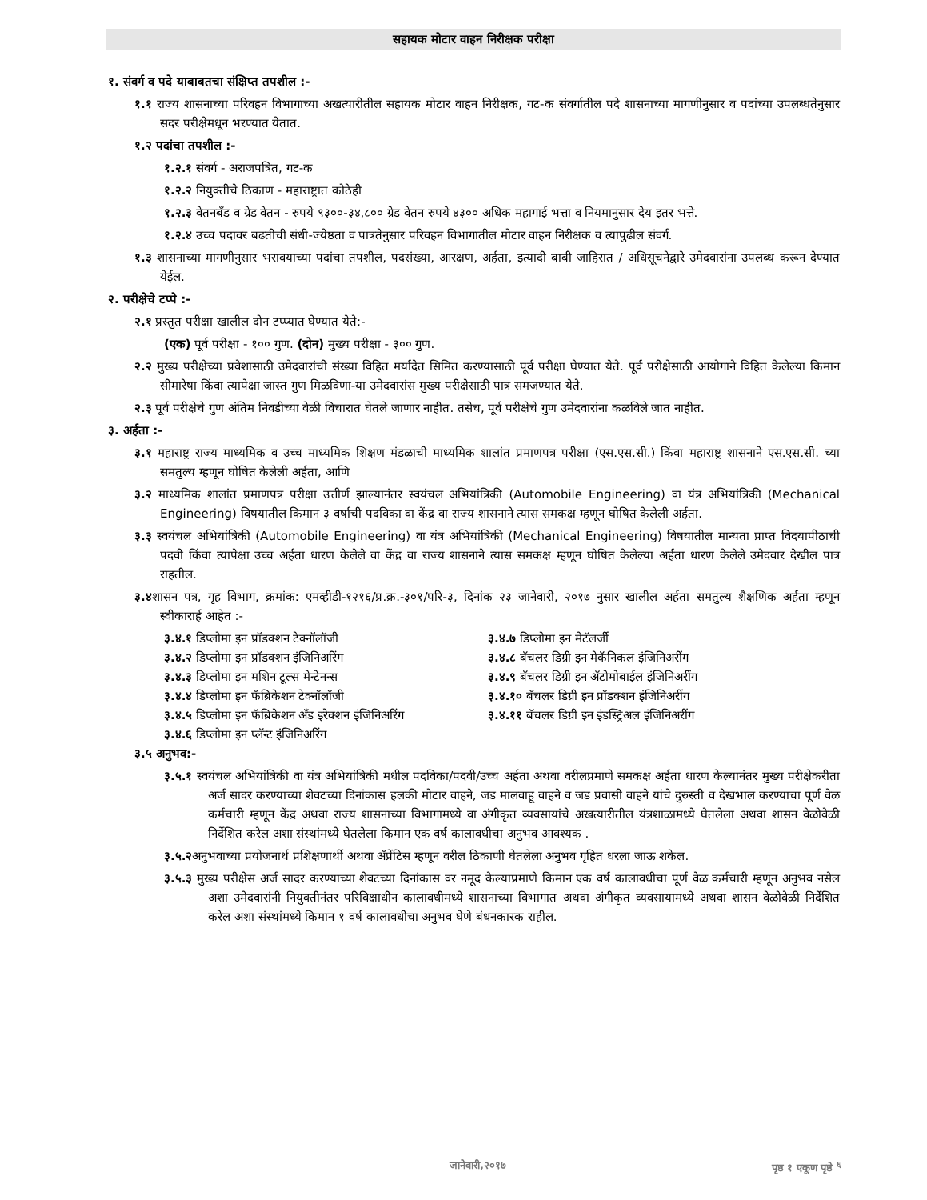सहायक मोटार वाहन निरीक्षक परीक्षा
१. संवर्ग व पदे याबाबतचा संक्षिप्त तपशील :-
१.१ राज्य शासनाच्या परिवहन विभागाच्या अखत्यारीतील सहायक मोटार वाहन निरीक्षक, गट-क संवर्गातील पदे शासनाच्या मागणीनुसार व पदांच्या उपलब्धतेनुसार सदर परीक्षेमधून भरण्यात येतात.
१.२ पदांचा तपशील :-
१.२.१ संवर्ग - अराजपत्रित, गट-क
१.२.२ नियुक्तीचे ठिकाण - महाराष्ट्रात कोठेही
१.२.३ वेतनबँड व ग्रेड वेतन - रुपये ९३००-३४,८०० ग्रेड वेतन रुपये ४३०० अधिक महागाई भत्ता व नियमानुसार देय इतर भत्ते.
१.२.४ उच्च पदावर बढतीची संधी-ज्येष्ठता व पात्रतेनुसार परिवहन विभागातील मोटार वाहन निरीक्षक व त्यापुढील संवर्ग.
१.३ शासनाच्या मागणीनुसार भरावयाच्या पदांचा तपशील, पदसंख्या, आरक्षण, अर्हता, इत्यादी बाबी जाहिरात / अधिसूचनेद्वारे उमेदवारांना उपलब्ध करून देण्यात येईल.
२. परीक्षेचे टप्पे :-
२.१ प्रस्तुत परीक्षा खालील दोन टप्प्यात घेण्यात येते:-
(एक) पूर्व परीक्षा - १०० गुण. (दोन) मुख्य परीक्षा - ३०० गुण.
२.२ मुख्य परीक्षेच्या प्रवेशासाठी उमेदवारांची संख्या विहित मर्यादेत सिमित करण्यासाठी पूर्व परीक्षा घेण्यात येते. पूर्व परीक्षेसाठी आयोगाने विहित केलेल्या किमान सीमारेषा किंवा त्यापेक्षा जास्त गुण मिळविणा-या उमेदवारांस मुख्य परीक्षेसाठी पात्र समजण्यात येते.
२.३ पूर्व परीक्षेचे गुण अंतिम निवडीच्या वेळी विचारात घेतले जाणार नाहीत. तसेच, पूर्व परीक्षेचे गुण उमेदवारांना कळविले जात नाहीत.
३. अर्हता :-
३.१ महाराष्ट्र राज्य माध्यमिक व उच्च माध्यमिक शिक्षण मंडळाची माध्यमिक शालांत प्रमाणपत्र परीक्षा (एस.एस.सी.) किंवा महाराष्ट्र शासनाने एस.एस.सी. च्या समतुल्य म्हणून घोषित केलेली अर्हता, आणि
३.२ माध्यमिक शालांत प्रमाणपत्र परीक्षा उत्तीर्ण झाल्यानंतर स्वयंचल अभियांत्रिकी (Automobile Engineering) वा यंत्र अभियांत्रिकी (Mechanical Engineering) विषयातील किमान ३ वर्षाची पदविका वा केंद्र वा राज्य शासनाने त्यास समकक्ष म्हणून घोषित केलेली अर्हता.
३.३ स्वयंचल अभियांत्रिकी (Automobile Engineering) वा यंत्र अभियांत्रिकी (Mechanical Engineering) विषयातील मान्यता प्राप्त विदयापीठाची पदवी किंवा त्यापेक्षा उच्च अर्हता धारण केलेले वा केंद्र वा राज्य शासनाने त्यास समकक्ष म्हणून घोषित केलेल्या अर्हता धारण केलेले उमेदवार देखील पात्र राहतील.
३.४शासन पत्र, गृह विभाग, क्रमांक: एमव्हीडी-१२१६/प्र.क्र.-३०१/परि-३, दिनांक २३ जानेवारी, २०१७ नुसार खालील अर्हता समतुल्य शैक्षणिक अर्हता म्हणून स्वीकारार्ह आहेत :-
३.४.१ डिप्लोमा इन प्रॉडक्शन टेक्नॉलॉजी
३.४.७ डिप्लोमा इन मेटॅलर्जी
३.४.२ डिप्लोमा इन प्रॉडक्शन इंजिनिअरिंग
३.४.८ बॅचलर डिग्री इन मेकॅनिकल इंजिनिअरींग
३.४.३ डिप्लोमा इन मशिन टूल्स मेन्टेनन्स
३.४.९ बॅचलर डिग्री इन ॲटोमोबाईल इंजिनिअरींग
३.४.४ डिप्लोमा इन फॅब्रिकेशन टेक्नॉलॉजी
३.४.१० बॅचलर डिग्री इन प्रॉडक्शन इंजिनिअरींग
३.४.५ डिप्लोमा इन फॅब्रिकेशन अँड इरेक्शन इंजिनिअरिंग
३.४.११ बॅचलर डिग्री इन इंडस्ट्रिअल इंजिनिअरींग
३.४.६ डिप्लोमा इन प्लॅन्ट इंजिनिअरिंग
३.५ अनुभव:-
३.५.१ स्वयंचल अभियांत्रिकी वा यंत्र अभियांत्रिकी मधील पदविका/पदवी/उच्च अर्हता अथवा वरीलप्रमाणे समकक्ष अर्हता धारण केल्यानंतर मुख्य परीक्षेकरीता अर्ज सादर करण्याच्या शेवटच्या दिनांकास हलकी मोटार वाहने, जड मालवाहू वाहने व जड प्रवासी वाहने यांचे दुरुस्ती व देखभाल करण्याचा पूर्ण वेळ कर्मचारी म्हणून केंद्र अथवा राज्य शासनाच्या विभागामध्ये वा अंगीकृत व्यवसायांचे अखत्यारीतील यंत्रशाळामध्ये घेतलेला अथवा शासन वेळोवेळी निर्देशित करेल अशा संस्थांमध्ये घेतलेला किमान एक वर्ष कालावधीचा अनुभव आवश्यक .
३.५.२अनुभवाच्या प्रयोजनार्थ प्रशिक्षणार्थी अथवा ॲप्रेंटिस म्हणून वरील ठिकाणी घेतलेला अनुभव गृहित धरला जाऊ शकेल.
३.५.३ मुख्य परीक्षेस अर्ज सादर करण्याच्या शेवटच्या दिनांकास वर नमूद केल्याप्रमाणे किमान एक वर्ष कालावधीचा पूर्ण वेळ कर्मचारी म्हणून अनुभव नसेल अशा उमेदवारांनी नियुक्तीनंतर परिविक्षाधीन कालावधीमध्ये शासनाच्या विभागात अथवा अंगीकृत व्यवसायामध्ये अथवा शासन वेळोवेळी निर्देशित करेल अशा संस्थांमध्ये किमान १ वर्ष कालावधीचा अनुभव घेणे बंधनकारक राहील.
जानेवारी,२०१७ पृष्ठ १ एकूण पृष्ठे <sup>६</sup>